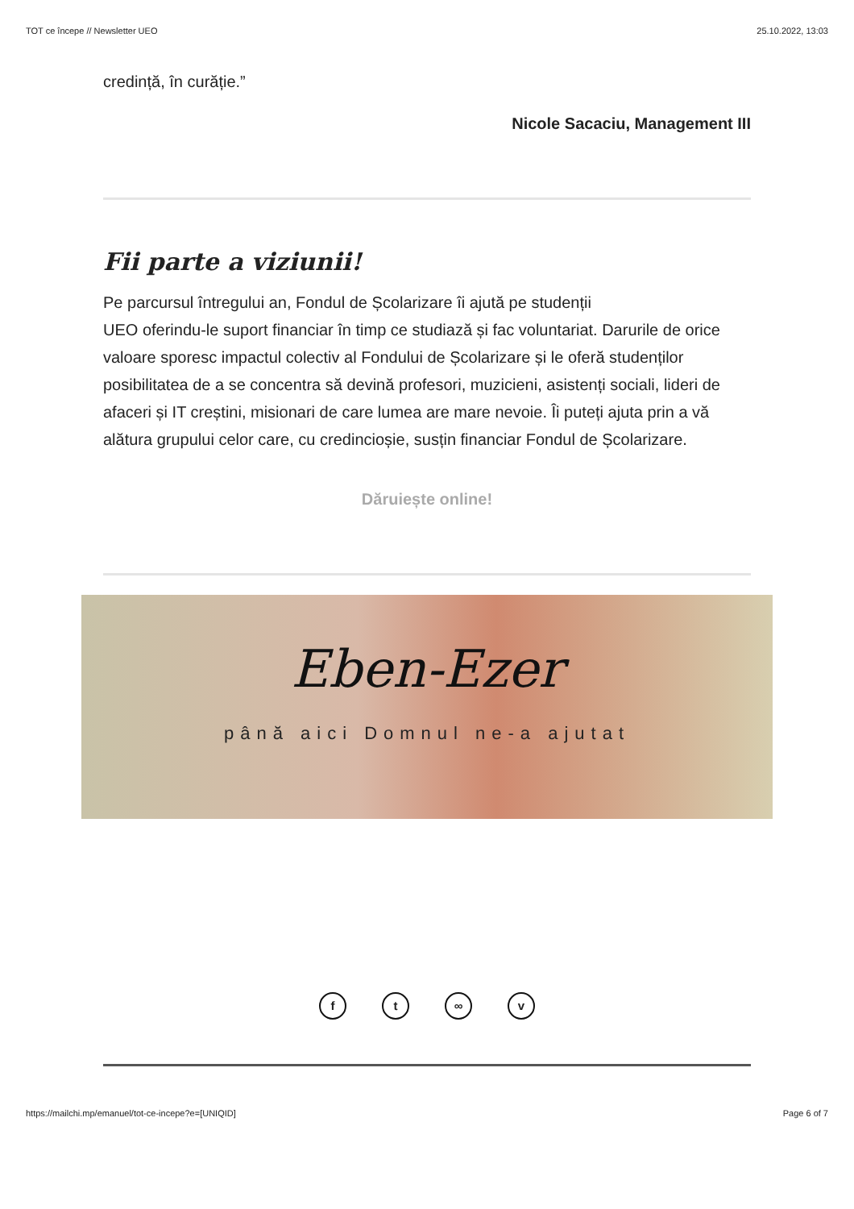TOT ce începe // Newsletter UEO 25.10.2022, 13:03
credință, în curăție.”
Nicole Sacaciu, Management III
Fii parte a viziunii!
Pe parcursul întregului an, Fondul de Școlarizare îi ajută pe studenții
UEO oferindu-le suport financiar în timp ce studiază și fac voluntariat. Darurile de orice valoare sporesc impactul colectiv al Fondului de Școlarizare și le oferă studenților posibilitatea de a se concentra să devină profesori, muzicieni, asistenți sociali, lideri de afaceri și IT creștini, misionari de care lumea are mare nevoie. Îi puteți ajuta prin a vă alătura grupului celor care, cu credincioșie, susțin financiar Fondul de Școlarizare.
Dăruiește online!
Eben-Ezer
până aici Domnul ne-a ajutat
ft ∞ v
https://mailchi.mp/emanuel/tot-ce-incepe?e=[UNIQID] Page 6 of 7